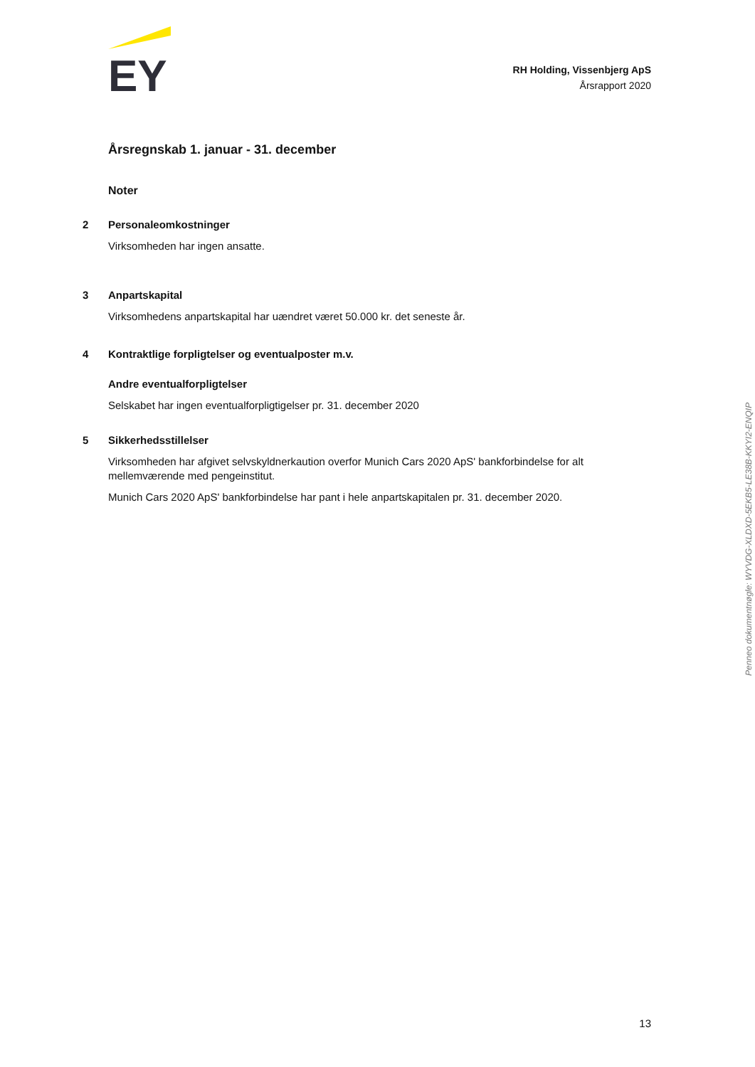EY
RH Holding, Vissenbjerg ApS
Årsrapport 2020
Årsregnskab 1. januar - 31. december
Noter
2 Personaleomkostninger
Virksomheden har ingen ansatte.
3 Anpartskapital
Virksomhedens anpartskapital har uændret været 50.000 kr. det seneste år.
4 Kontraktlige forpligtelser og eventualposter m.v.
Andre eventualforpligtelser
Selskabet har ingen eventualforpligtigelser pr. 31. december 2020
5 Sikkerhedsstillelser
Virksomheden har afgivet selvskyldnerkaution overfor Munich Cars 2020 ApS' bankforbindelse for alt mellemværende med pengeinstitut.
Munich Cars 2020 ApS' bankforbindelse har pant i hele anpartskapitalen pr. 31. december 2020.
Penneo dokumentnøgle: WYVDG-XLDXD-5EKB5-LE38B-KKYI2-ENQIP
13